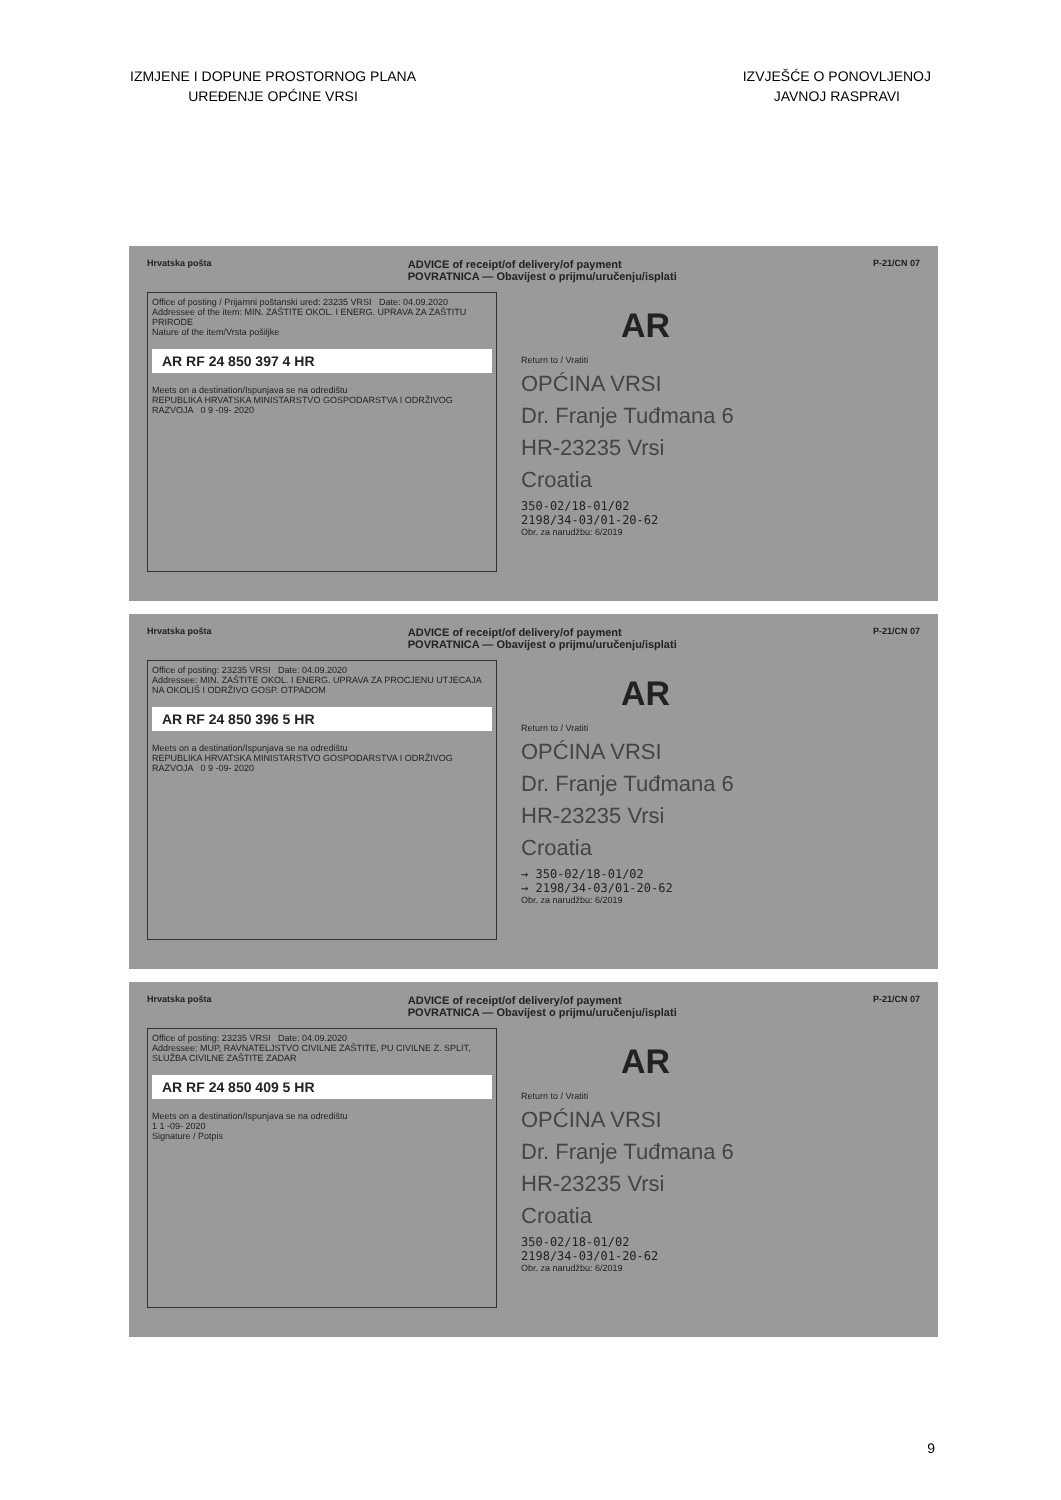IZMJENE I DOPUNE PROSTORNOG PLANA
UREĐENJE OPĆINE VRSI
IZVJEŠĆE O PONOVLJENOJ
JAVNOJ RASPRAVI
Hrvatska pošta ADVICE of receipt/of delivery/of payment
POVRATNICA — Obavijest o prijmu/uručenju/isplati P-21/CN 07
Office of posting / Prijamni poštanski ured: 23235 VRSI Date: 04.09.2020
Addressee of the item: MIN. ZAŠTITE OKOL. I ENERG. UPRAVA ZA ZAŠTITU PRIRODE
Nature of the item/Vrsta pošiljke
AR RF 24 850 397 4 HR
Meets on a destination/Ispunjava se na odredištu
REPUBLIKA HRVATSKA MINISTARSTVO GOSPODARSTVA I ODRŽIVOG RAZVOJA 0 9 -09- 2020
AR
Return to / Vratiti
OPĆINA VRSI
Dr. Franje Tuđmana 6
HR-23235 Vrsi
Croatia
350-02/18-01/02
2198/34-03/01-20-62
Obr. za narudžbu: 6/2019
Hrvatska pošta ADVICE of receipt/of delivery/of payment
POVRATNICA — Obavijest o prijmu/uručenju/isplati P-21/CN 07
Office of posting: 23235 VRSI Date: 04.09.2020
Addressee: MIN. ZAŠTITE OKOL. I ENERG. UPRAVA ZA PROCJENU UTJECAJA NA OKOLIŠ I ODRŽIVO GOSP. OTPADOM
AR RF 24 850 396 5 HR
Meets on a destination/Ispunjava se na odredištu
REPUBLIKA HRVATSKA MINISTARSTVO GOSPODARSTVA I ODRŽIVOG RAZVOJA 0 9 -09- 2020
AR
Return to / Vratiti
OPĆINA VRSI
Dr. Franje Tuđmana 6
HR-23235 Vrsi
Croatia
→ 350-02/18-01/02
→ 2198/34-03/01-20-62
Obr. za narudžbu: 6/2019
Hrvatska pošta ADVICE of receipt/of delivery/of payment
POVRATNICA — Obavijest o prijmu/uručenju/isplati P-21/CN 07
Office of posting: 23235 VRSI Date: 04.09.2020
Addressee: MUP, RAVNATELJSTVO CIVILNE ZAŠTITE, PU CIVILNE Z. SPLIT, SLUŽBA CIVILNE ZAŠTITE ZADAR
AR RF 24 850 409 5 HR
Meets on a destination/Ispunjava se na odredištu
1 1 -09- 2020
Signature / Potpis
AR
Return to / Vratiti
OPĆINA VRSI
Dr. Franje Tuđmana 6
HR-23235 Vrsi
Croatia
350-02/18-01/02
2198/34-03/01-20-62
Obr. za narudžbu: 6/2019
9